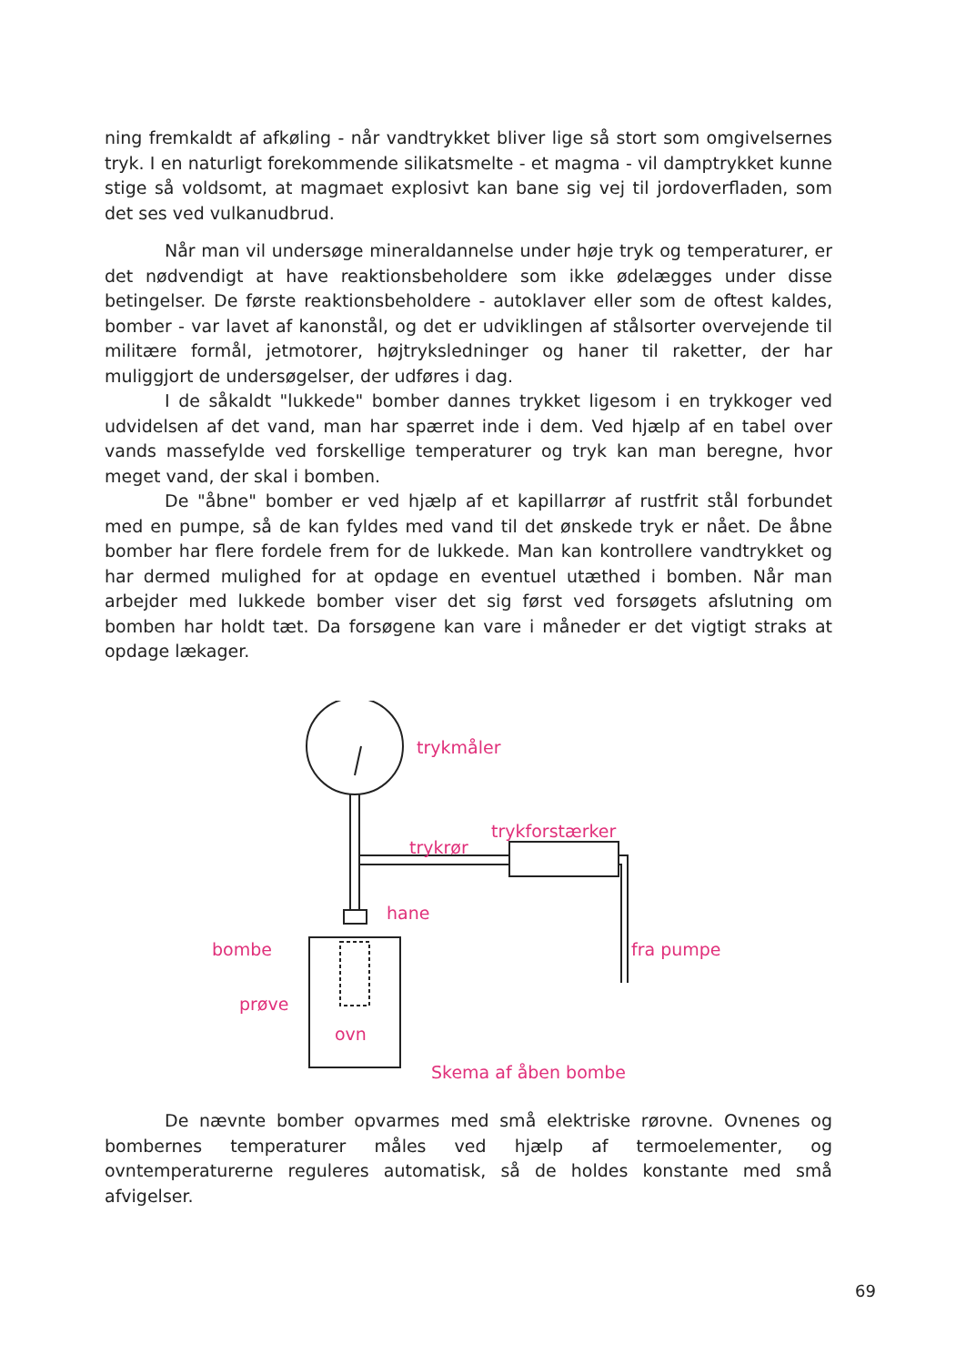ning fremkaldt af afkøling - når vandtrykket bliver lige så stort som omgivelsernes tryk. I en naturligt forekommende silikatsmelte - et magma - vil damptrykket kunne stige så voldsomt, at magmaet explosivt kan bane sig vej til jordoverfladen, som det ses ved vulkanudbrud.
Når man vil undersøge mineraldannelse under høje tryk og temperaturer, er det nødvendigt at have reaktionsbeholdere som ikke ødelægges under disse betingelser. De første reaktionsbeholdere - autoklaver eller som de oftest kaldes, bomber - var lavet af kanonstål, og det er udviklingen af stålsorter overvejende til militære formål, jetmotorer, højtryksledninger og haner til raketter, der har muliggjort de undersøgelser, der udføres i dag.
I de såkaldt "lukkede" bomber dannes trykket ligesom i en trykkoger ved udvidelsen af det vand, man har spærret inde i dem. Ved hjælp af en tabel over vands massefylde ved forskellige temperaturer og tryk kan man beregne, hvor meget vand, der skal i bomben.
De "åbne" bomber er ved hjælp af et kapillarrør af rustfrit stål forbundet med en pumpe, så de kan fyldes med vand til det ønskede tryk er nået. De åbne bomber har flere fordele frem for de lukkede. Man kan kontrollere vandtrykket og har dermed mulighed for at opdage en eventuel utæthed i bomben. Når man arbejder med lukkede bomber viser det sig først ved forsøgets afslutning om bomben har holdt tæt. Da forsøgene kan vare i måneder er det vigtigt straks at opdage lækager.
trykmåler
trykforstærker
trykrør
hane
bombe
prøve
ovn
fra pumpe
Skema af åben bombe
De nævnte bomber opvarmes med små elektriske rørovne. Ovnenes og bombernes temperaturer måles ved hjælp af termoelementer, og ovntemperaturerne reguleres automatisk, så de holdes konstante med små afvigelser.
69